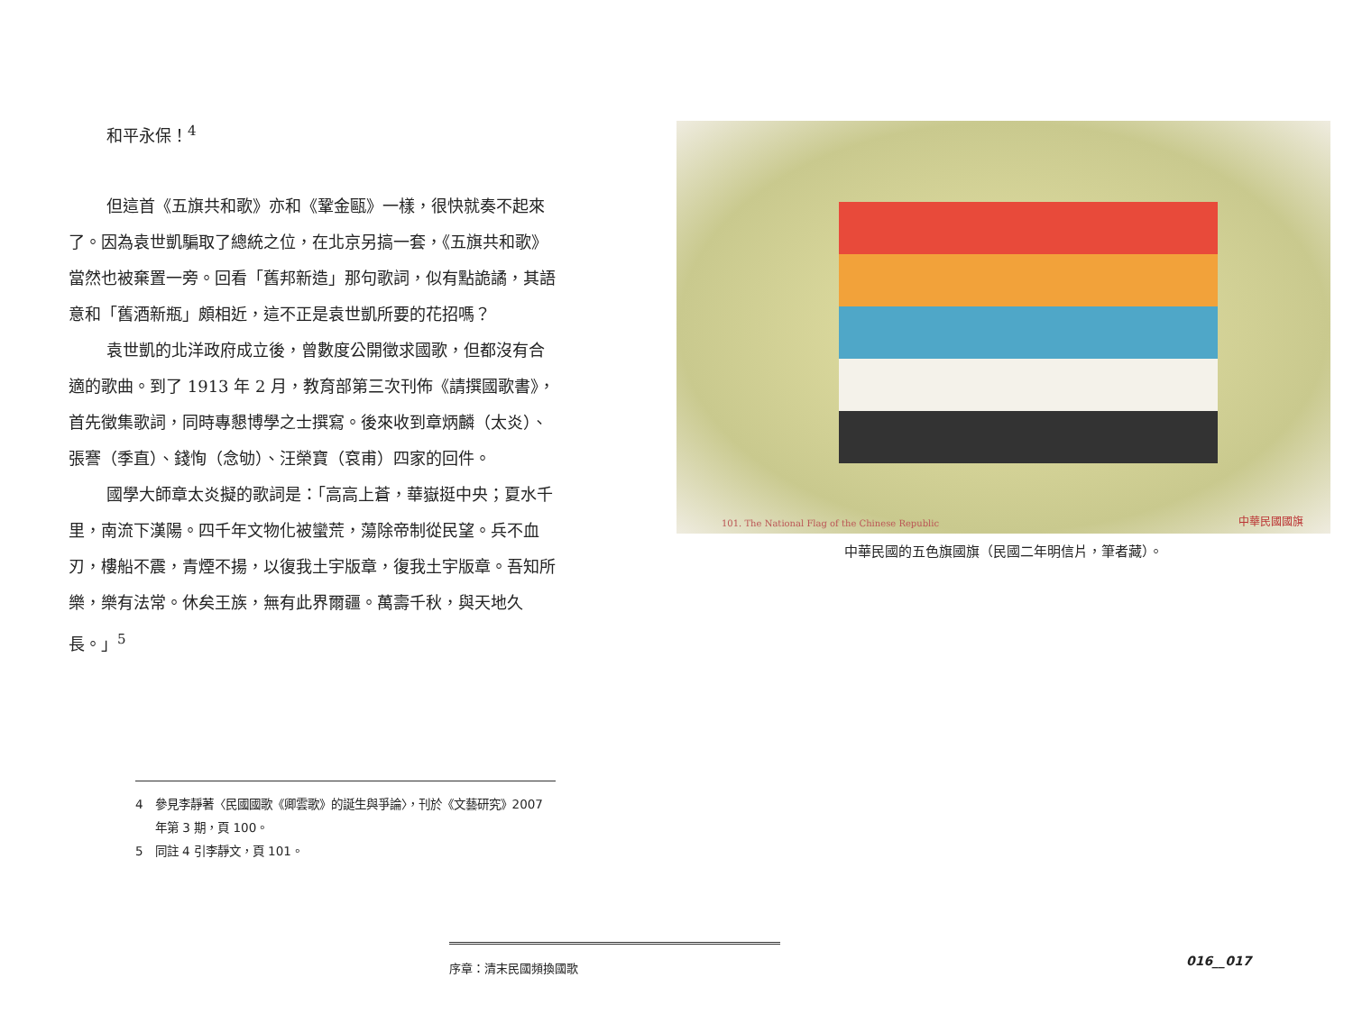和平永保！<sup>4</sup>
但這首《五旗共和歌》亦和《鞏金甌》一樣，很快就奏不起來了。因為袁世凱騙取了總統之位，在北京另搞一套，《五旗共和歌》當然也被棄置一旁。回看「舊邦新造」那句歌詞，似有點詭譎，其語意和「舊酒新瓶」頗相近，這不正是袁世凱所要的花招嗎？
袁世凱的北洋政府成立後，曾數度公開徵求國歌，但都沒有合適的歌曲。到了 1913 年 2 月，教育部第三次刊佈《請撰國歌書》，首先徵集歌詞，同時專懇博學之士撰寫。後來收到章炳麟（太炎）、張謇（季直）、錢恂（念劬）、汪榮寶（袞甫）四家的回件。
國學大師章太炎擬的歌詞是：「高高上蒼，華嶽挺中央；夏水千里，南流下漢陽。四千年文物化被蠻荒，蕩除帝制從民望。兵不血刃，樓船不震，青煙不揚，以復我土宇版章，復我土宇版章。吾知所樂，樂有法常。休矣王族，無有此界爾疆。萬壽千秋，與天地久長。」<sup>5</sup>
4　參見李靜著〈民國國歌《卿雲歌》的誕生與爭論〉，刊於《文藝研究》2007 年第 3 期，頁 100。
5　同註 4 引李靜文，頁 101。
101. The National Flag of the Chinese Republic
中華民國國旗
中華民國的五色旗國旗（民國二年明信片，筆者藏）。
序章：清末民國頻換國歌
016__017